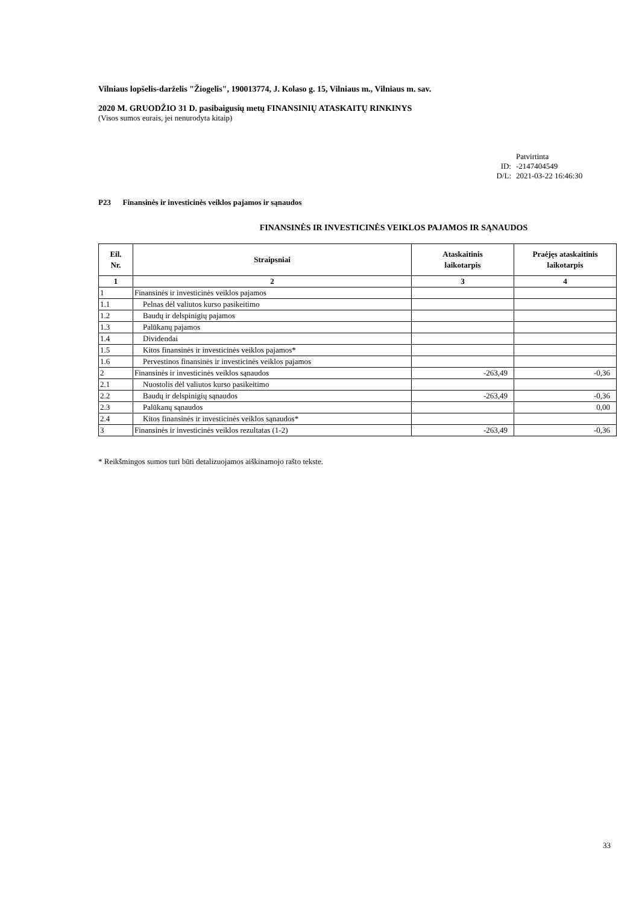Vilniaus lopšelis-darželis "Žiogelis", 190013774, J. Kolaso g. 15, Vilniaus m., Vilniaus m. sav.
2020 M. GRUODŽIO 31 D. pasibaigusių metų FINANSINIŲ ATASKAITŲ RINKINYS
(Visos sumos eurais, jei nenurodyta kitaip)
Patvirtinta
ID: -2147404549
D/L: 2021-03-22 16:46:30
P23 Finansinės ir investicinės veiklos pajamos ir sąnaudos
FINANSINĖS IR INVESTICINĖS VEIKLOS PAJAMOS IR SĄNAUDOS
| Eil. Nr. | Straipsniai | Ataskaitinis laikotarpis | Praėjęs ataskaitinis laikotarpis |
| --- | --- | --- | --- |
| 1 | 2 | 3 | 4 |
| 1 | Finansinės ir investicinės veiklos pajamos | | |
| 1.1 | Pelnas dėl valiutos kurso pasikeitimo | | |
| 1.2 | Baudų ir delspinigių pajamos | | |
| 1.3 | Palūkanų pajamos | | |
| 1.4 | Dividendai | | |
| 1.5 | Kitos finansinės ir investicinės veiklos pajamos* | | |
| 1.6 | Pervestinos finansinės ir investicinės veiklos pajamos | | |
| 2 | Finansinės ir investicinės veiklos sąnaudos | -263,49 | -0,36 |
| 2.1 | Nuostolis dėl valiutos kurso pasikeitimo | | |
| 2.2 | Baudų ir delspinigių sąnaudos | -263,49 | -0,36 |
| 2.3 | Palūkanų sąnaudos | | 0,00 |
| 2.4 | Kitos finansinės ir investicinės veiklos sąnaudos* | | |
| 3 | Finansinės ir investicinės veiklos rezultatas (1-2) | -263,49 | -0,36 |
* Reikšmingos sumos turi būti detalizuojamos aiškinamojo rašto tekste.
33